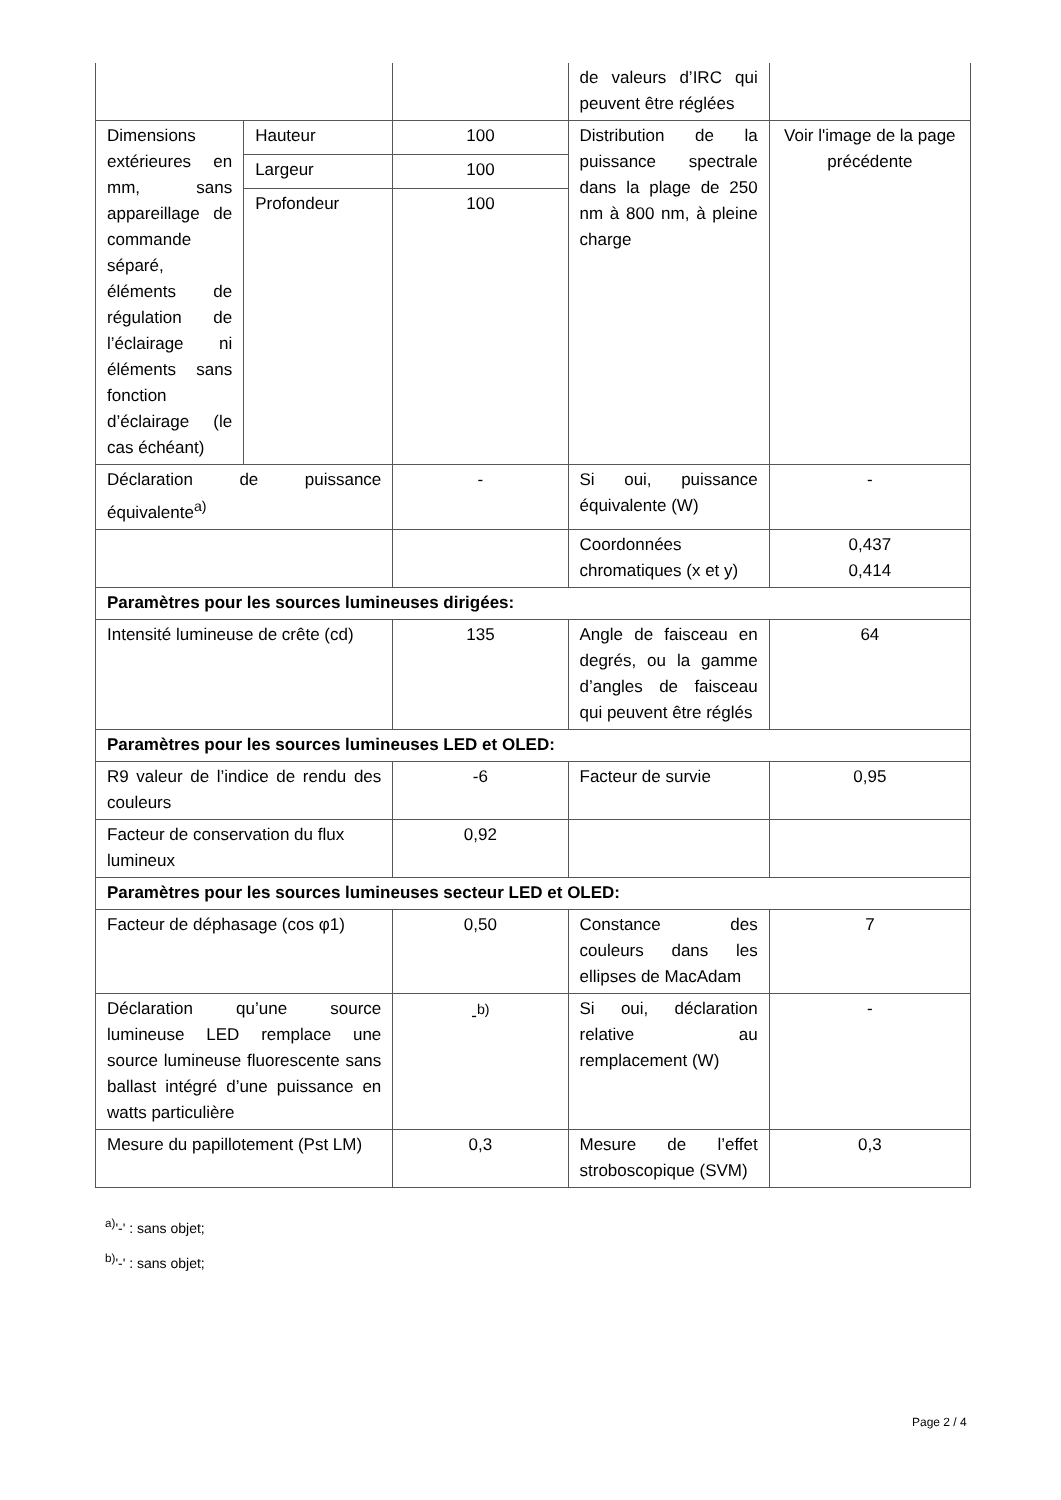| | | | de valeurs d’IRC qui peuvent être réglées | |
| Dimensions extérieures en mm, sans appareillage de commande séparé, éléments de régulation de l’éclairage ni éléments sans fonction d’éclairage (le cas échéant) | Hauteur | 100 | Distribution de la puissance spectrale dans la plage de 250 nm à 800 nm, à pleine charge | Voir l'image de la page précédente |
| | Largeur | 100 | | |
| | Profondeur | 100 | | |
| Déclaration de puissance équivalente<sup>a)</sup> | | - | Si oui, puissance équivalente (W) | - |
| | | | Coordonnées chromatiques (x et y) | 0,437 0,414 |
| Paramètres pour les sources lumineuses dirigées: | | | | |
| Intensité lumineuse de crête (cd) | | 135 | Angle de faisceau en degrés, ou la gamme d’angles de faisceau qui peuvent être réglés | 64 |
| Paramètres pour les sources lumineuses LED et OLED: | | | | |
| R9 valeur de l’indice de rendu des couleurs | | -6 | Facteur de survie | 0,95 |
| Facteur de conservation du flux lumineux | | 0,92 | | |
| Paramètres pour les sources lumineuses secteur LED et OLED: | | | | |
| Facteur de déphasage (cos φ1) | | 0,50 | Constance des couleurs dans les ellipses de MacAdam | 7 |
| Déclaration qu’une source lumineuse LED remplace une source lumineuse fluorescente sans ballast intégré d’une puissance en watts particulière | | -<sup>b)</sup> | Si oui, déclaration relative au remplacement (W) | - |
| Mesure du papillotement (Pst LM) | | 0,3 | Mesure de l’effet stroboscopique (SVM) | 0,3 |
<sup>a)</sup> '-' : sans objet;
<sup>b)</sup> '-' : sans objet;
Page 2 / 4